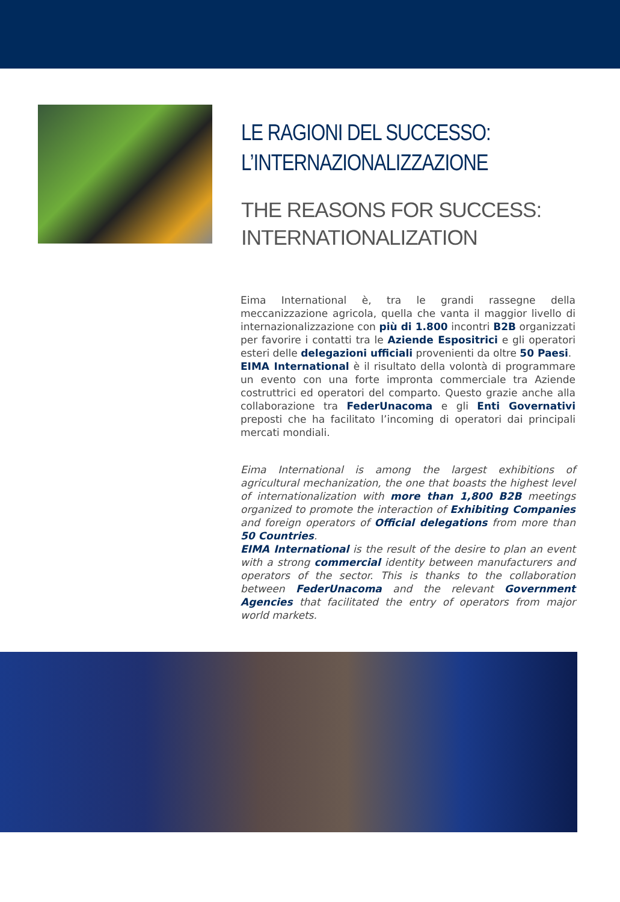LE RAGIONI DEL SUCCESSO:
L’INTERNAZIONALIZZAZIONE
THE REASONS FOR SUCCESS:
INTERNATIONALIZATION
Eima International è, tra le grandi rassegne della meccanizzazione agricola, quella che vanta il maggior livello di internazionalizzazione con più di 1.800 incontri B2B organizzati per favorire i contatti tra le Aziende Espositrici e gli operatori esteri delle delegazioni ufficiali provenienti da oltre 50 Paesi.
EIMA International è il risultato della volontà di programmare un evento con una forte impronta commerciale tra Aziende costruttrici ed operatori del comparto. Questo grazie anche alla collaborazione tra FederUnacoma e gli Enti Governativi preposti che ha facilitato l’incoming di operatori dai principali mercati mondiali.
Eima International is among the largest exhibitions of agricultural mechanization, the one that boasts the highest level of internationalization with more than 1,800 B2B meetings organized to promote the interaction of Exhibiting Companies and foreign operators of Official delegations from more than 50 Countries.
EIMA International is the result of the desire to plan an event with a strong commercial identity between manufacturers and operators of the sector. This is thanks to the collaboration between FederUnacoma and the relevant Government Agencies that facilitated the entry of operators from major world markets.